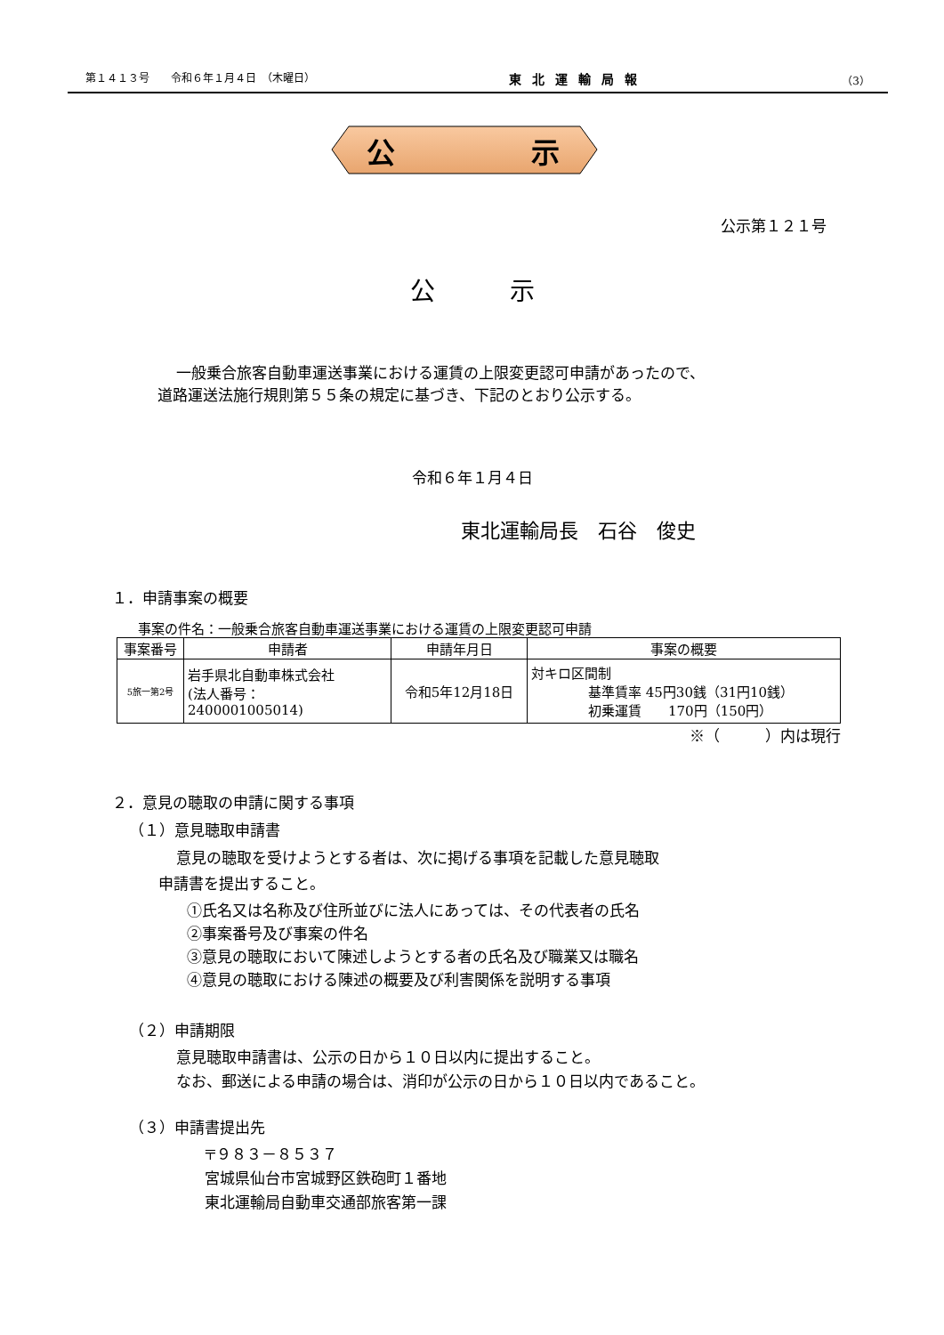第１４１３号　　令和６年１月４日　（木曜日） 東北運輸局報 （3）
公
示
公示第１２１号
公　　　示
一般乗合旅客自動車運送事業における運賃の上限変更認可申請があったので、
道路運送法施行規則第５５条の規定に基づき、下記のとおり公示する。
令和６年１月４日
東北運輸局長　石谷　俊史
１．申請事案の概要
事案の件名：一般乗合旅客自動車運送事業における運賃の上限変更認可申請
| 事案番号 | 申請者 | 申請年月日 | 事案の概要 |
| --- | --- | --- | --- |
| 5旅一第2号 | 岩手県北自動車株式会社 (法人番号： 2400001005014) | 令和5年12月18日 | 対キロ区間制 基準賃率 45円30銭（31円10銭） 初乗運賃 170円（150円） |
※（　　　）内は現行
２．意見の聴取の申請に関する事項
（１）意見聴取申請書
意見の聴取を受けようとする者は、次に掲げる事項を記載した意見聴取
申請書を提出すること。
①氏名又は名称及び住所並びに法人にあっては、その代表者の氏名
②事案番号及び事案の件名
③意見の聴取において陳述しようとする者の氏名及び職業又は職名
④意見の聴取における陳述の概要及び利害関係を説明する事項
（２）申請期限
意見聴取申請書は、公示の日から１０日以内に提出すること。
なお、郵送による申請の場合は、消印が公示の日から１０日以内であること。
（３）申請書提出先
〒９８３－８５３７
宮城県仙台市宮城野区鉄砲町１番地
東北運輸局自動車交通部旅客第一課